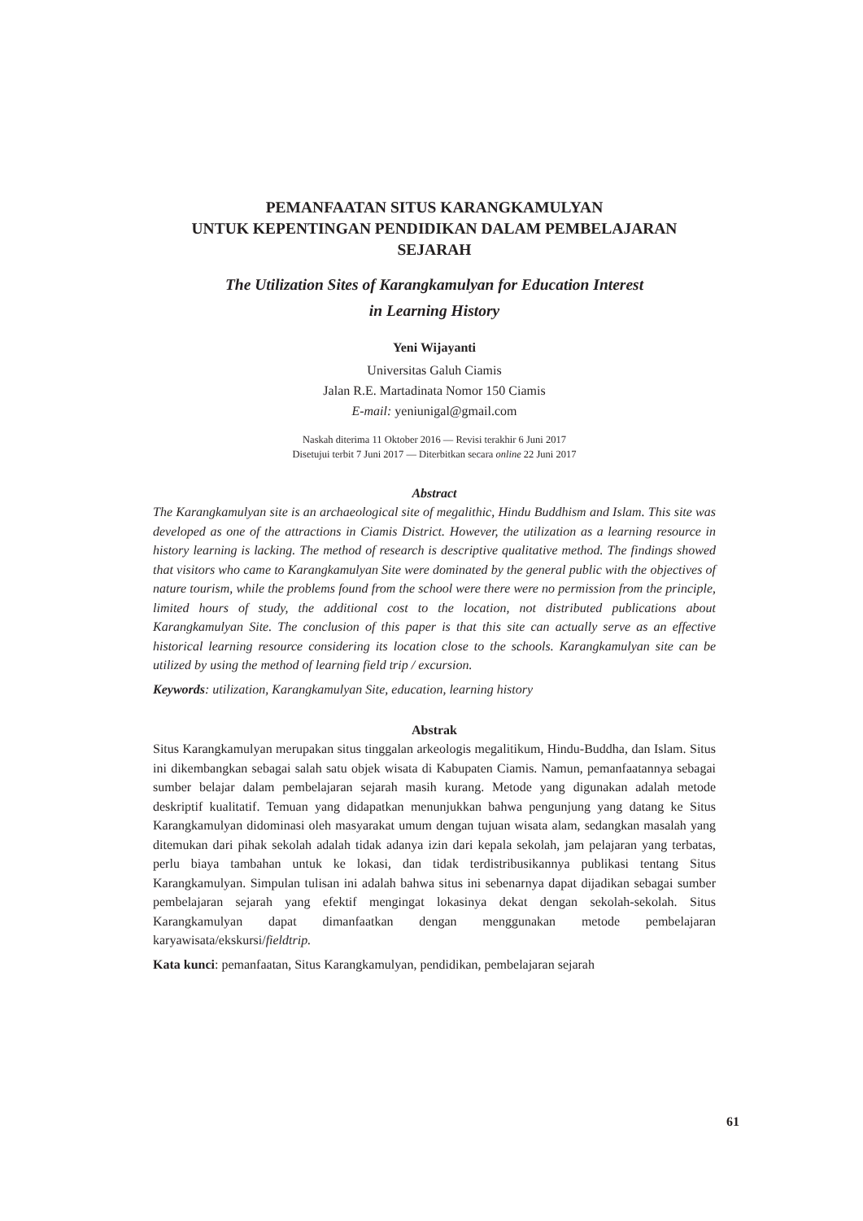PEMANFAATAN SITUS KARANGKAMULYAN
UNTUK KEPENTINGAN PENDIDIKAN DALAM PEMBELAJARAN SEJARAH
The Utilization Sites of Karangkamulyan for Education Interest
in Learning History
Yeni Wijayanti
Universitas Galuh Ciamis
Jalan R.E. Martadinata Nomor 150 Ciamis
E-mail: yeniunigal@gmail.com
Naskah diterima 11 Oktober 2016 — Revisi terakhir 6 Juni 2017
Disetujui terbit 7 Juni 2017 — Diterbitkan secara online 22 Juni 2017
Abstract
The Karangkamulyan site is an archaeological site of megalithic, Hindu Buddhism and Islam. This site was developed as one of the attractions in Ciamis District. However, the utilization as a learning resource in history learning is lacking. The method of research is descriptive qualitative method. The findings showed that visitors who came to Karangkamulyan Site were dominated by the general public with the objectives of nature tourism, while the problems found from the school were there were no permission from the principle, limited hours of study, the additional cost to the location, not distributed publications about Karangkamulyan Site. The conclusion of this paper is that this site can actually serve as an effective historical learning resource considering its location close to the schools. Karangkamulyan site can be utilized by using the method of learning field trip / excursion.
Keywords: utilization, Karangkamulyan Site, education, learning history
Abstrak
Situs Karangkamulyan merupakan situs tinggalan arkeologis megalitikum, Hindu-Buddha, dan Islam. Situs ini dikembangkan sebagai salah satu objek wisata di Kabupaten Ciamis. Namun, pemanfaatannya sebagai sumber belajar dalam pembelajaran sejarah masih kurang. Metode yang digunakan adalah metode deskriptif kualitatif. Temuan yang didapatkan menunjukkan bahwa pengunjung yang datang ke Situs Karangkamulyan didominasi oleh masyarakat umum dengan tujuan wisata alam, sedangkan masalah yang ditemukan dari pihak sekolah adalah tidak adanya izin dari kepala sekolah, jam pelajaran yang terbatas, perlu biaya tambahan untuk ke lokasi, dan tidak terdistribusikannya publikasi tentang Situs Karangkamulyan. Simpulan tulisan ini adalah bahwa situs ini sebenarnya dapat dijadikan sebagai sumber pembelajaran sejarah yang efektif mengingat lokasinya dekat dengan sekolah-sekolah. Situs Karangkamulyan dapat dimanfaatkan dengan menggunakan metode pembelajaran karyawisata/ekskursi/fieldtrip.
Kata kunci: pemanfaatan, Situs Karangkamulyan, pendidikan, pembelajaran sejarah
61